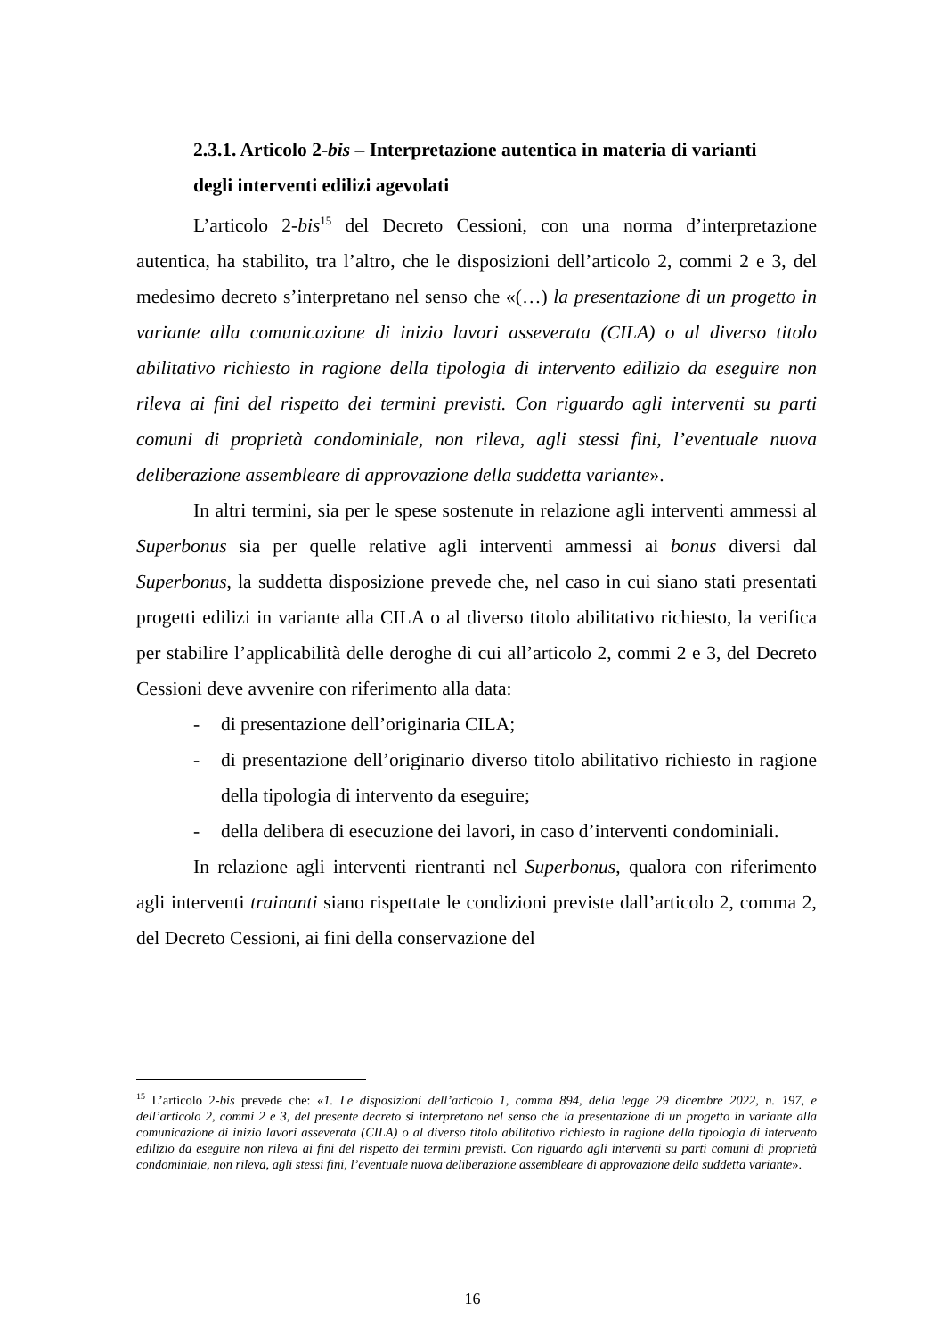2.3.1. Articolo 2-bis – Interpretazione autentica in materia di varianti
degli interventi edilizi agevolati
L’articolo 2-bis<sup>15</sup> del Decreto Cessioni, con una norma d’interpretazione autentica, ha stabilito, tra l’altro, che le disposizioni dell’articolo 2, commi 2 e 3, del medesimo decreto s’interpretano nel senso che «(…) la presentazione di un progetto in variante alla comunicazione di inizio lavori asseverata (CILA) o al diverso titolo abilitativo richiesto in ragione della tipologia di intervento edilizio da eseguire non rileva ai fini del rispetto dei termini previsti. Con riguardo agli interventi su parti comuni di proprietà condominiale, non rileva, agli stessi fini, l’eventuale nuova deliberazione assembleare di approvazione della suddetta variante».
In altri termini, sia per le spese sostenute in relazione agli interventi ammessi al Superbonus sia per quelle relative agli interventi ammessi ai bonus diversi dal Superbonus, la suddetta disposizione prevede che, nel caso in cui siano stati presentati progetti edilizi in variante alla CILA o al diverso titolo abilitativo richiesto, la verifica per stabilire l’applicabilità delle deroghe di cui all’articolo 2, commi 2 e 3, del Decreto Cessioni deve avvenire con riferimento alla data:
- di presentazione dell’originaria CILA;
- di presentazione dell’originario diverso titolo abilitativo richiesto in ragione della tipologia di intervento da eseguire;
- della delibera di esecuzione dei lavori, in caso d’interventi condominiali.
In relazione agli interventi rientranti nel Superbonus, qualora con riferimento agli interventi trainanti siano rispettate le condizioni previste dall’articolo 2, comma 2, del Decreto Cessioni, ai fini della conservazione del
<sup>15</sup> L’articolo 2-bis prevede che: «1. Le disposizioni dell’articolo 1, comma 894, della legge 29 dicembre 2022, n. 197, e dell’articolo 2, commi 2 e 3, del presente decreto si interpretano nel senso che la presentazione di un progetto in variante alla comunicazione di inizio lavori asseverata (CILA) o al diverso titolo abilitativo richiesto in ragione della tipologia di intervento edilizio da eseguire non rileva ai fini del rispetto dei termini previsti. Con riguardo agli interventi su parti comuni di proprietà condominiale, non rileva, agli stessi fini, l’eventuale nuova deliberazione assembleare di approvazione della suddetta variante».
16